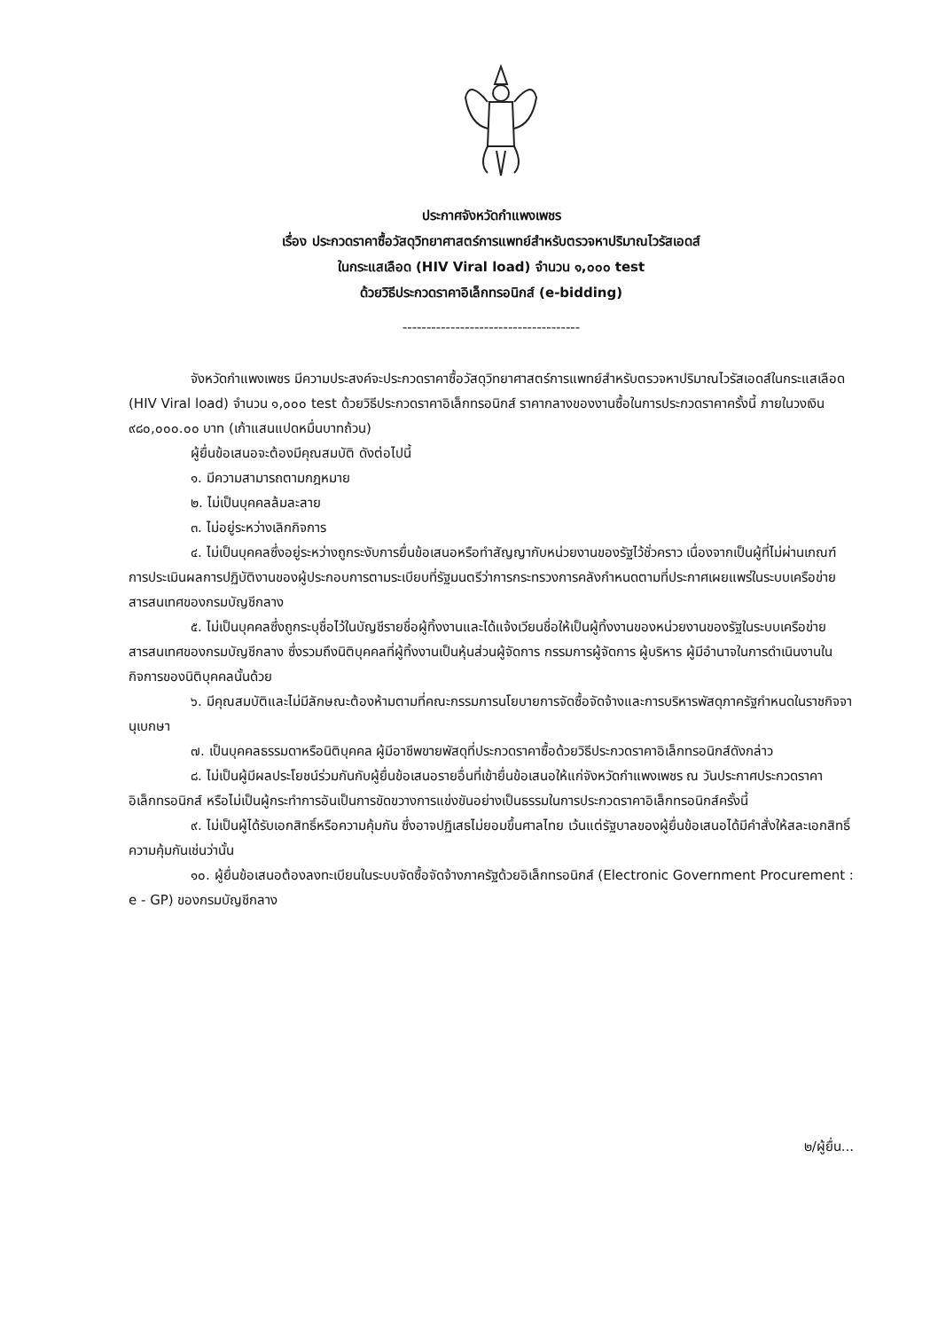ประกาศจังหวัดกำแพงเพชร
เรื่อง ประกวดราคาซื้อวัสดุวิทยาศาสตร์การแพทย์สำหรับตรวจหาปริมาณไวรัสเอดส์
ในกระแสเลือด (HIV Viral load) จำนวน ๑,๐๐๐ test
ด้วยวิธีประกวดราคาอิเล็กทรอนิกส์ (e-bidding)
-------------------------------------
จังหวัดกำแพงเพชร มีความประสงค์จะประกวดราคาซื้อวัสดุวิทยาศาสตร์การแพทย์สำหรับตรวจหาปริมาณไวรัสเอดส์ในกระแสเลือด (HIV Viral load) จำนวน ๑,๐๐๐ test ด้วยวิธีประกวดราคาอิเล็กทรอนิกส์ ราคากลางของงานซื้อในการประกวดราคาครั้งนี้ ภายในวงเงิน ๙๘๐,๐๐๐.๐๐ บาท (เก้าแสนแปดหมื่นบาทถ้วน)
ผู้ยื่นข้อเสนอจะต้องมีคุณสมบัติ ดังต่อไปนี้
๑. มีความสามารถตามกฎหมาย
๒. ไม่เป็นบุคคลล้มละลาย
๓. ไม่อยู่ระหว่างเลิกกิจการ
๔. ไม่เป็นบุคคลซึ่งอยู่ระหว่างถูกระงับการยื่นข้อเสนอหรือทำสัญญากับหน่วยงานของรัฐไว้ชั่วคราว เนื่องจากเป็นผู้ที่ไม่ผ่านเกณฑ์การประเมินผลการปฏิบัติงานของผู้ประกอบการตามระเบียบที่รัฐมนตรีว่าการกระทรวงการคลังกำหนดตามที่ประกาศเผยแพร่ในระบบเครือข่ายสารสนเทศของกรมบัญชีกลาง
๕. ไม่เป็นบุคคลซึ่งถูกระบุชื่อไว้ในบัญชีรายชื่อผู้ทิ้งงานและได้แจ้งเวียนชื่อให้เป็นผู้ทิ้งงานของหน่วยงานของรัฐในระบบเครือข่ายสารสนเทศของกรมบัญชีกลาง ซึ่งรวมถึงนิติบุคคลที่ผู้ทิ้งงานเป็นหุ้นส่วนผู้จัดการ กรรมการผู้จัดการ ผู้บริหาร ผู้มีอำนาจในการดำเนินงานในกิจการของนิติบุคคลนั้นด้วย
๖. มีคุณสมบัติและไม่มีลักษณะต้องห้ามตามที่คณะกรรมการนโยบายการจัดซื้อจัดจ้างและการบริหารพัสดุภาครัฐกำหนดในราชกิจจานุเบกษา
๗. เป็นบุคคลธรรมดาหรือนิติบุคคล ผู้มีอาชีพขายพัสดุที่ประกวดราคาซื้อด้วยวิธีประกวดราคาอิเล็กทรอนิกส์ดังกล่าว
๘. ไม่เป็นผู้มีผลประโยชน์ร่วมกันกับผู้ยื่นข้อเสนอรายอื่นที่เข้ายื่นข้อเสนอให้แก่จังหวัดกำแพงเพชร ณ วันประกาศประกวดราคาอิเล็กทรอนิกส์ หรือไม่เป็นผู้กระทำการอันเป็นการขัดขวางการแข่งขันอย่างเป็นธรรมในการประกวดราคาอิเล็กทรอนิกส์ครั้งนี้
๙. ไม่เป็นผู้ได้รับเอกสิทธิ์หรือความคุ้มกัน ซึ่งอาจปฏิเสธไม่ยอมขึ้นศาลไทย เว้นแต่รัฐบาลของผู้ยื่นข้อเสนอได้มีคำสั่งให้สละเอกสิทธิ์ความคุ้มกันเช่นว่านั้น
๑๐. ผู้ยื่นข้อเสนอต้องลงทะเบียนในระบบจัดซื้อจัดจ้างภาครัฐด้วยอิเล็กทรอนิกส์ (Electronic Government Procurement : e - GP) ของกรมบัญชีกลาง
๒/ผู้ยื่น...